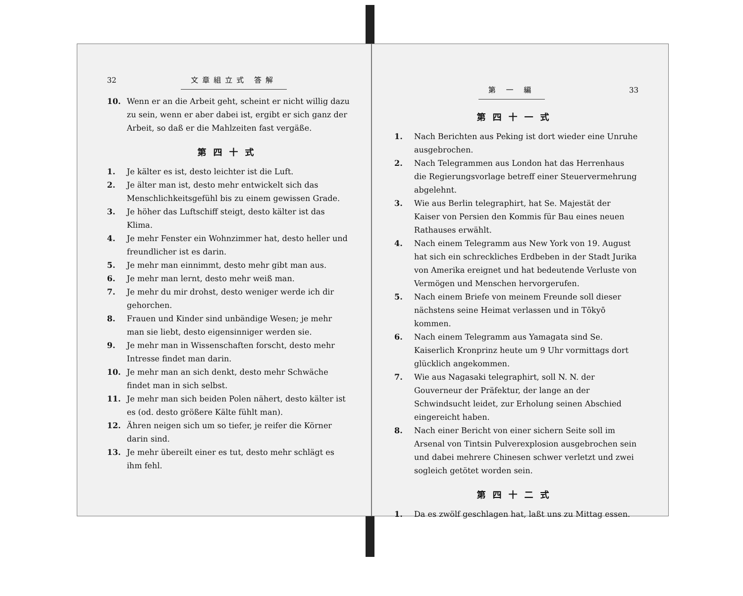32 文章組立式 答解
10. Wenn er an die Arbeit geht, scheint er nicht willig dazu zu sein, wenn er aber dabei ist, ergibt er sich ganz der Arbeit, so daß er die Mahlzeiten fast vergäße.
第四十式
1. Je kälter es ist, desto leichter ist die Luft.
2. Je älter man ist, desto mehr entwickelt sich das Menschlichkeitsgefühl bis zu einem gewissen Grade.
3. Je höher das Luftschiff steigt, desto kälter ist das Klima.
4. Je mehr Fenster ein Wohnzimmer hat, desto heller und freundlicher ist es darin.
5. Je mehr man einnimmt, desto mehr gibt man aus.
6. Je mehr man lernt, desto mehr weiß man.
7. Je mehr du mir drohst, desto weniger werde ich dir gehorchen.
8. Frauen und Kinder sind unbändige Wesen; je mehr man sie liebt, desto eigensinniger werden sie.
9. Je mehr man in Wissenschaften forscht, desto mehr Intresse findet man darin.
10. Je mehr man an sich denkt, desto mehr Schwäche findet man in sich selbst.
11. Je mehr man sich beiden Polen nähert, desto kälter ist es (od. desto größere Kälte fühlt man).
12. Ähren neigen sich um so tiefer, je reifer die Körner darin sind.
13. Je mehr übereilt einer es tut, desto mehr schlägt es ihm fehl.
第 一 編 33
第四十一式
1. Nach Berichten aus Peking ist dort wieder eine Unruhe ausgebrochen.
2. Nach Telegrammen aus London hat das Herrenhaus die Regierungsvorlage betreff einer Steuervermehrung abgelehnt.
3. Wie aus Berlin telegraphirt, hat Se. Majestät der Kaiser von Persien den Kommis für Bau eines neuen Rathauses erwählt.
4. Nach einem Telegramm aus New York von 19. August hat sich ein schreckliches Erdbeben in der Stadt Jurika von Amerika ereignet und hat bedeutende Verluste von Vermögen und Menschen hervorgerufen.
5. Nach einem Briefe von meinem Freunde soll dieser nächstens seine Heimat verlassen und in Tōkyō kommen.
6. Nach einem Telegramm aus Yamagata sind Se. Kaiserlich Kronprinz heute um 9 Uhr vormittags dort glücklich angekommen.
7. Wie aus Nagasaki telegraphirt, soll N. N. der Gouverneur der Präfektur, der lange an der Schwindsucht leidet, zur Erholung seinen Abschied eingereicht haben.
8. Nach einer Bericht von einer sichern Seite soll im Arsenal von Tintsin Pulverexplosion ausgebrochen sein und dabei mehrere Chinesen schwer verletzt und zwei sogleich getötet worden sein.
第四十二式
1. Da es zwölf geschlagen hat, laßt uns zu Mittag essen.